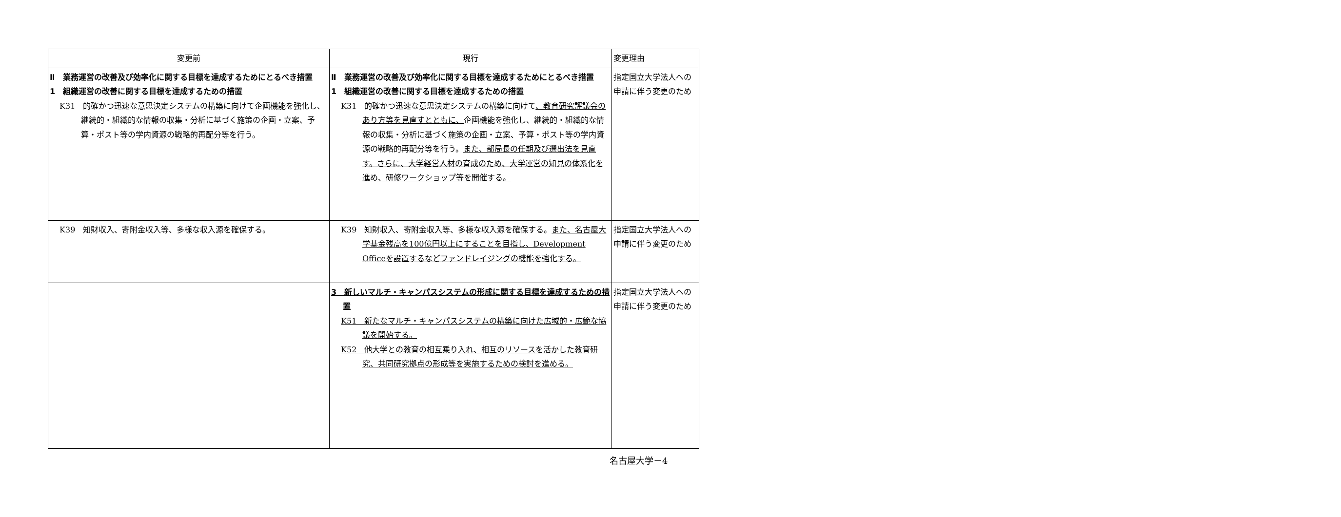| 変更前 | 現行 | 変更理由 |
| --- | --- | --- |
| Ⅱ 業務運営の改善及び効率化に関する目標を達成するためにとるべき措置 1 組織運営の改善に関する目標を達成するための措置 K31 的確かつ迅速な意思決定システムの構築に向けて企画機能を強化し、継続的・組織的な情報の収集・分析に基づく施策の企画・立案、予算・ポスト等の学内資源の戦略的再配分等を行う。 | Ⅱ 業務運営の改善及び効率化に関する目標を達成するためにとるべき措置 1 組織運営の改善に関する目標を達成するための措置 K31 的確かつ迅速な意思決定システムの構築に向けて 、教育研究評議会のあり方等を見直すとともに、 企画機能を強化し、継続的・組織的な情報の収集・分析に基づく施策の企画・立案、予算・ポスト等の学内資源の戦略的再配分等を行う。 また、部局長の任期及び選出法を見直す。さらに、大学経営人材の育成のため、大学運営の知見の体系化を進め、研修ワークショップ等を開催する。 | 指定国立大学法人への申請に伴う変更のため |
| K39 知財収入、寄附金収入等、多様な収入源を確保する。 | K39 知財収入、寄附金収入等、多様な収入源を確保する。 また、名古屋大学基金残高を100億円以上にすることを目指し、Development Officeを設置するなどファンドレイジングの機能を強化する。 | 指定国立大学法人への申請に伴う変更のため |
| | 3 新しいマルチ・キャンパスシステムの形成に関する目標を達成するための措置 K51 新たなマルチ・キャンパスシステムの構築に向けた広域的・広範な協議を開始する。 K52 他大学との教育の相互乗り入れ、相互のリソースを活かした教育研究、共同研究拠点の形成等を実施するための検討を進める。 | 指定国立大学法人への申請に伴う変更のため |
名古屋大学－4